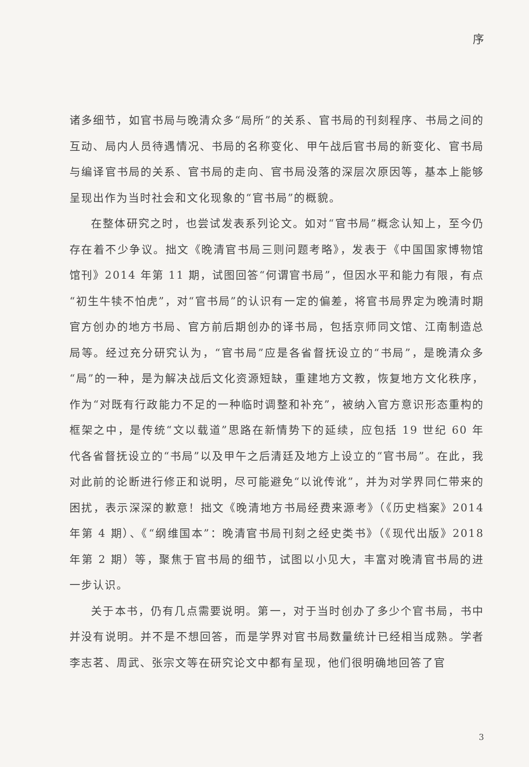序
诸多细节，如官书局与晚清众多“局所”的关系、官书局的刊刻程序、书局之间的互动、局内人员待遇情况、书局的名称变化、甲午战后官书局的新变化、官书局与编译官书局的关系、官书局的走向、官书局没落的深层次原因等，基本上能够呈现出作为当时社会和文化现象的“官书局”的概貌。
在整体研究之时，也尝试发表系列论文。如对“官书局”概念认知上，至今仍存在着不少争议。拙文《晚清官书局三则问题考略》，发表于《中国国家博物馆馆刊》2014 年第 11 期，试图回答“何谓官书局”，但因水平和能力有限，有点“初生牛犊不怕虎”，对“官书局”的认识有一定的偏差，将官书局界定为晚清时期官方创办的地方书局、官方前后期创办的译书局，包括京师同文馆、江南制造总局等。经过充分研究认为，“官书局”应是各省督抚设立的“书局”，是晚清众多“局”的一种，是为解决战后文化资源短缺，重建地方文教，恢复地方文化秩序，作为“对既有行政能力不足的一种临时调整和补充”，被纳入官方意识形态重构的框架之中，是传统“文以载道”思路在新情势下的延续，应包括 19 世纪 60 年代各省督抚设立的“书局”以及甲午之后清廷及地方上设立的“官书局”。在此，我对此前的论断进行修正和说明，尽可能避免“以讹传讹”，并为对学界同仁带来的困扰，表示深深的歉意！拙文《晚清地方书局经费来源考》（《历史档案》2014 年第 4 期）、《“纲维国本”：晚清官书局刊刻之经史类书》（《现代出版》2018 年第 2 期）等，聚焦于官书局的细节，试图以小见大，丰富对晚清官书局的进一步认识。
关于本书，仍有几点需要说明。第一，对于当时创办了多少个官书局，书中并没有说明。并不是不想回答，而是学界对官书局数量统计已经相当成熟。学者李志茗、周武、张宗文等在研究论文中都有呈现，他们很明确地回答了官
3